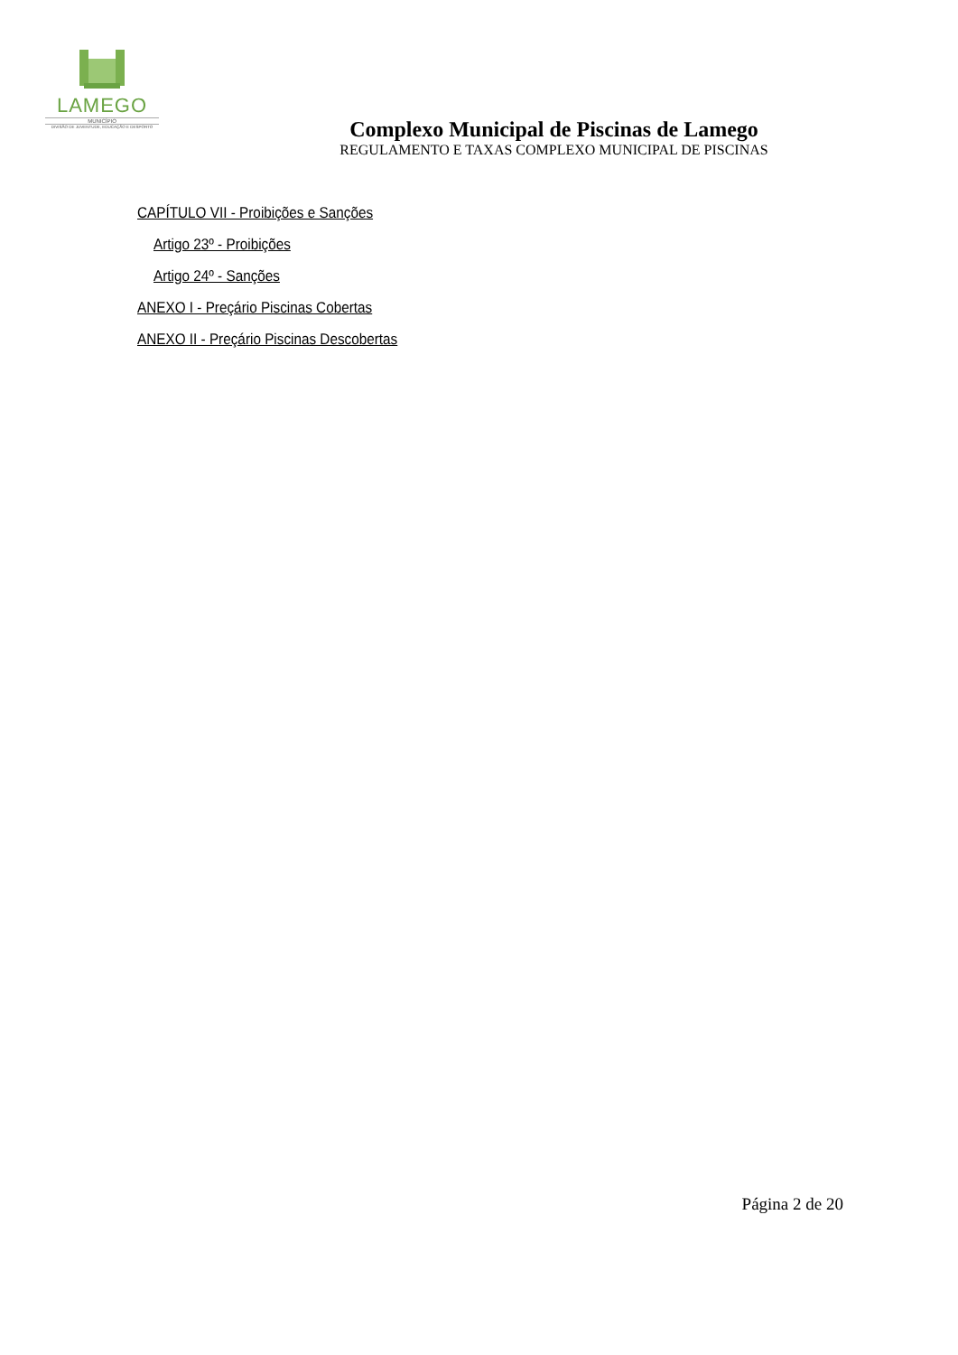LAMEGO
MUNICÍPIO
DIVISÃO DE JUVENTUDE, EDUCAÇÃO E DESPORTO
Complexo Municipal de Piscinas de Lamego
REGULAMENTO E TAXAS COMPLEXO MUNICIPAL DE PISCINAS
CAPÍTULO VII - Proibições e Sanções
Artigo 23º - Proibições
Artigo 24º - Sanções
ANEXO I - Preçário Piscinas Cobertas
ANEXO II - Preçário Piscinas Descobertas
Página 2 de 20